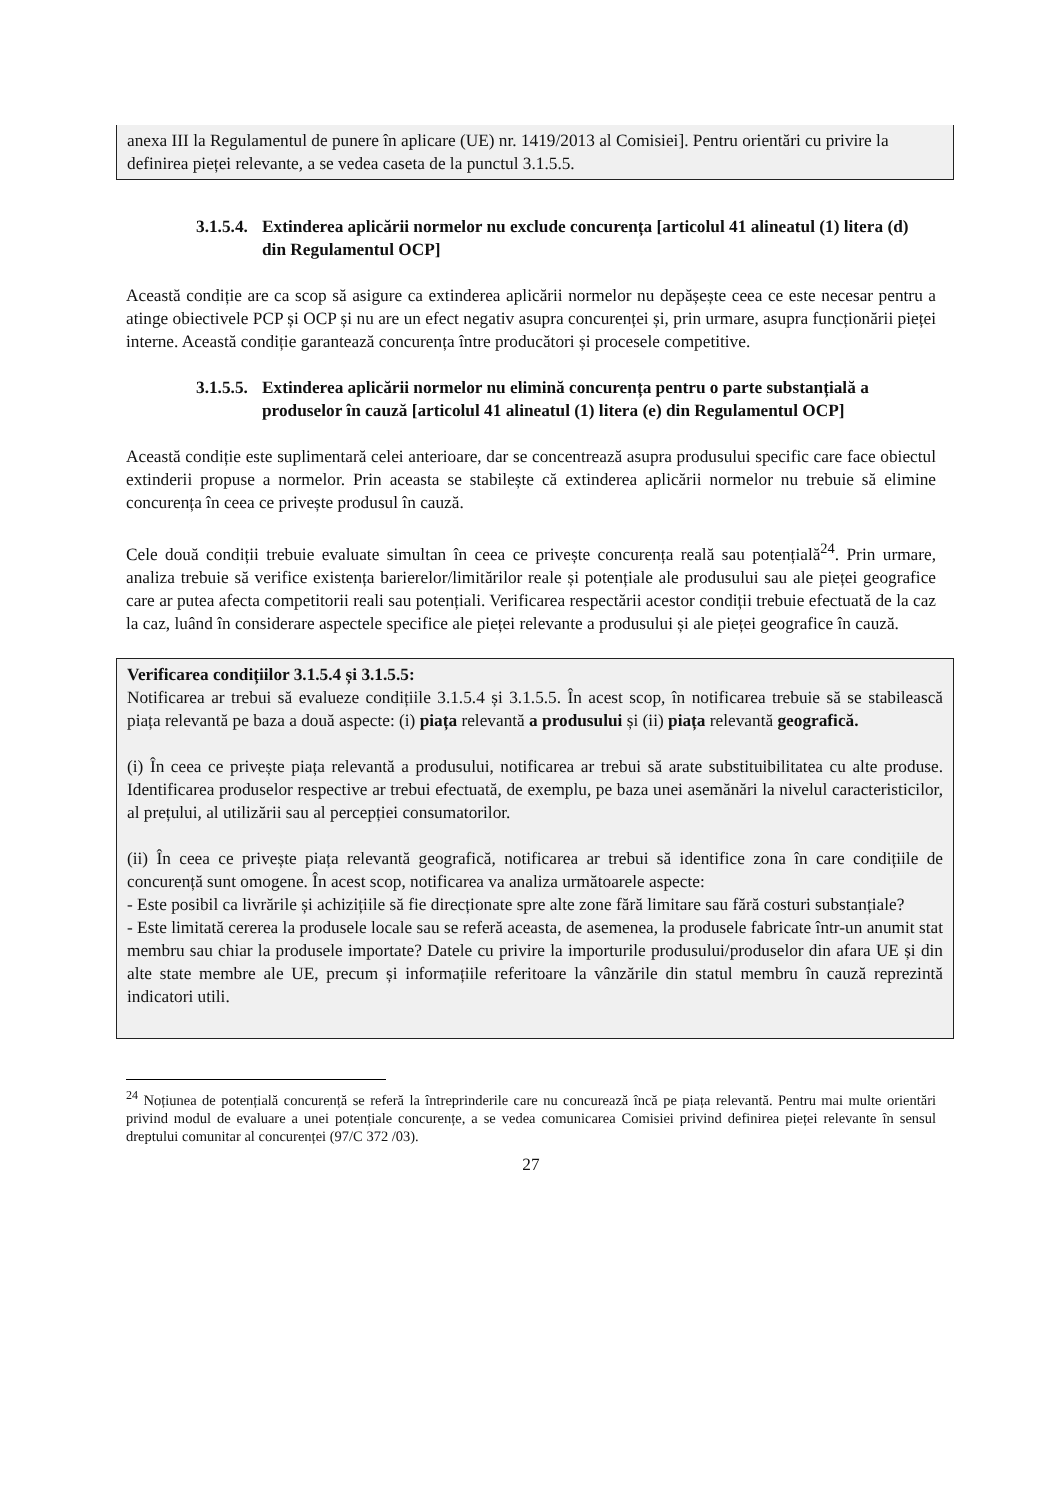anexa III la Regulamentul de punere în aplicare (UE) nr. 1419/2013 al Comisiei]. Pentru orientări cu privire la definirea pieței relevante, a se vedea caseta de la punctul 3.1.5.5.
3.1.5.4. Extinderea aplicării normelor nu exclude concurența [articolul 41 alineatul (1) litera (d) din Regulamentul OCP]
Această condiție are ca scop să asigure ca extinderea aplicării normelor nu depășește ceea ce este necesar pentru a atinge obiectivele PCP și OCP și nu are un efect negativ asupra concurenței și, prin urmare, asupra funcționării pieței interne. Această condiție garantează concurența între producători și procesele competitive.
3.1.5.5. Extinderea aplicării normelor nu elimină concurența pentru o parte substanțială a produselor în cauză [articolul 41 alineatul (1) litera (e) din Regulamentul OCP]
Această condiție este suplimentară celei anterioare, dar se concentrează asupra produsului specific care face obiectul extinderii propuse a normelor. Prin aceasta se stabilește că extinderea aplicării normelor nu trebuie să elimine concurența în ceea ce privește produsul în cauză.
Cele două condiții trebuie evaluate simultan în ceea ce privește concurența reală sau potențială<sup>24</sup>. Prin urmare, analiza trebuie să verifice existența barierelor/limitărilor reale și potențiale ale produsului sau ale pieței geografice care ar putea afecta competitorii reali sau potențiali. Verificarea respectării acestor condiții trebuie efectuată de la caz la caz, luând în considerare aspectele specifice ale pieței relevante a produsului și ale pieței geografice în cauză.
Verificarea condițiilor 3.1.5.4 și 3.1.5.5:
Notificarea ar trebui să evalueze condițiile 3.1.5.4 și 3.1.5.5. În acest scop, în notificarea trebuie să se stabilească piața relevantă pe baza a două aspecte: (i) piața relevantă a produsului și (ii) piața relevantă geografică.
(i) În ceea ce privește piața relevantă a produsului, notificarea ar trebui să arate substituibilitatea cu alte produse. Identificarea produselor respective ar trebui efectuată, de exemplu, pe baza unei asemănări la nivelul caracteristicilor, al prețului, al utilizării sau al percepției consumatorilor.
(ii) În ceea ce privește piața relevantă geografică, notificarea ar trebui să identifice zona în care condițiile de concurență sunt omogene. În acest scop, notificarea va analiza următoarele aspecte:
- Este posibil ca livrările și achizițiile să fie direcționate spre alte zone fără limitare sau fără costuri substanțiale?
- Este limitată cererea la produsele locale sau se referă aceasta, de asemenea, la produsele fabricate într-un anumit stat membru sau chiar la produsele importate? Datele cu privire la importurile produsului/produselor din afara UE și din alte state membre ale UE, precum și informațiile referitoare la vânzările din statul membru în cauză reprezintă indicatori utili.
<sup>24</sup> Noțiunea de potențială concurență se referă la întreprinderile care nu concurează încă pe piața relevantă. Pentru mai multe orientări privind modul de evaluare a unei potențiale concurențe, a se vedea comunicarea Comisiei privind definirea pieței relevante în sensul dreptului comunitar al concurenței (97/C 372 /03).
27